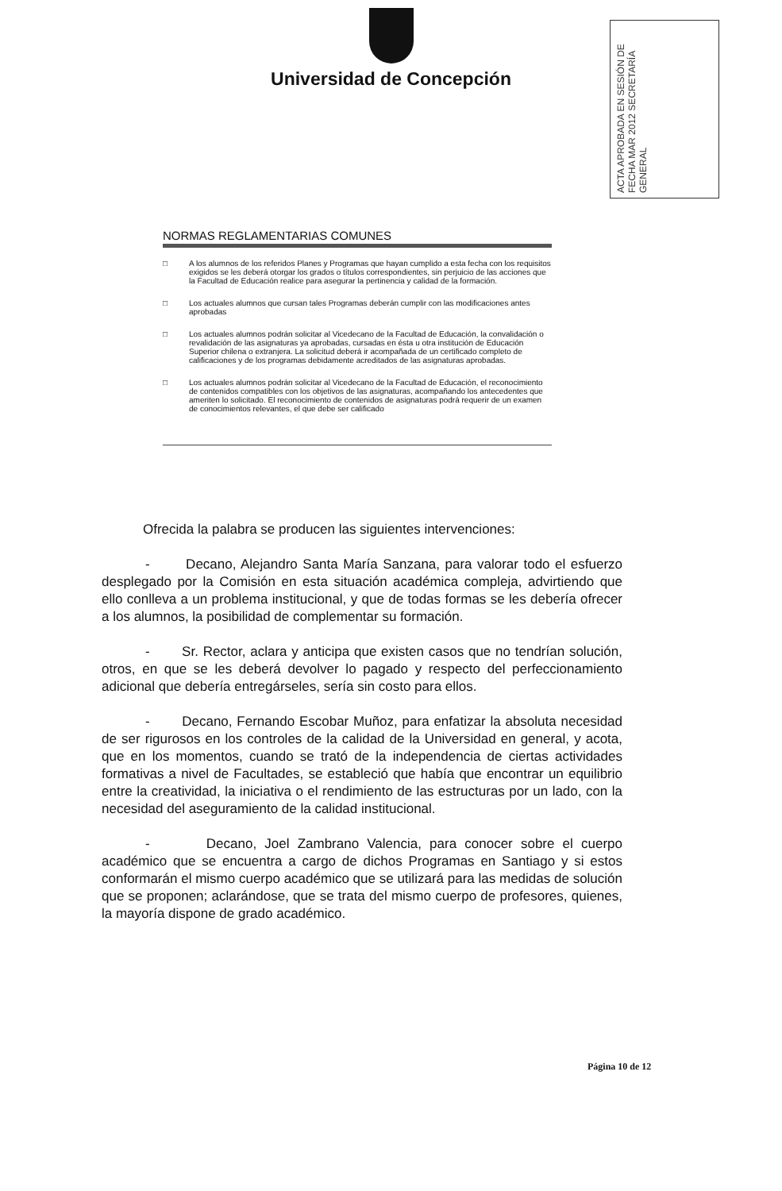Universidad de Concepción
ACTA APROBADA EN SESIÓN DE FECHA MAR 2012 SECRETARÍA GENERAL
NORMAS REGLAMENTARIAS COMUNES
□ A los alumnos de los referidos Planes y Programas que hayan cumplido a esta fecha con los requisitos exigidos se les deberá otorgar los grados o títulos correspondientes, sin perjuicio de las acciones que la Facultad de Educación realice para asegurar la pertinencia y calidad de la formación.
□ Los actuales alumnos que cursan tales Programas deberán cumplir con las modificaciones antes aprobadas
□ Los actuales alumnos podrán solicitar al Vicedecano de la Facultad de Educación, la convalidación o revalidación de las asignaturas ya aprobadas, cursadas en ésta u otra institución de Educación Superior chilena o extranjera. La solicitud deberá ir acompañada de un certificado completo de calificaciones y de los programas debidamente acreditados de las asignaturas aprobadas.
□ Los actuales alumnos podrán solicitar al Vicedecano de la Facultad de Educación, el reconocimiento de contenidos compatibles con los objetivos de las asignaturas, acompañando los antecedentes que ameriten lo solicitado. El reconocimiento de contenidos de asignaturas podrá requerir de un examen de conocimientos relevantes, el que debe ser calificado
Ofrecida la palabra se producen las siguientes intervenciones:
- Decano, Alejandro Santa María Sanzana, para valorar todo el esfuerzo desplegado por la Comisión en esta situación académica compleja, advirtiendo que ello conlleva a un problema institucional, y que de todas formas se les debería ofrecer a los alumnos, la posibilidad de complementar su formación.
- Sr. Rector, aclara y anticipa que existen casos que no tendrían solución, otros, en que se les deberá devolver lo pagado y respecto del perfeccionamiento adicional que debería entregárseles, sería sin costo para ellos.
- Decano, Fernando Escobar Muñoz, para enfatizar la absoluta necesidad de ser rigurosos en los controles de la calidad de la Universidad en general, y acota, que en los momentos, cuando se trató de la independencia de ciertas actividades formativas a nivel de Facultades, se estableció que había que encontrar un equilibrio entre la creatividad, la iniciativa o el rendimiento de las estructuras por un lado, con la necesidad del aseguramiento de la calidad institucional.
- Decano, Joel Zambrano Valencia, para conocer sobre el cuerpo académico que se encuentra a cargo de dichos Programas en Santiago y si estos conformarán el mismo cuerpo académico que se utilizará para las medidas de solución que se proponen; aclarándose, que se trata del mismo cuerpo de profesores, quienes, la mayoría dispone de grado académico.
Página 10 de 12